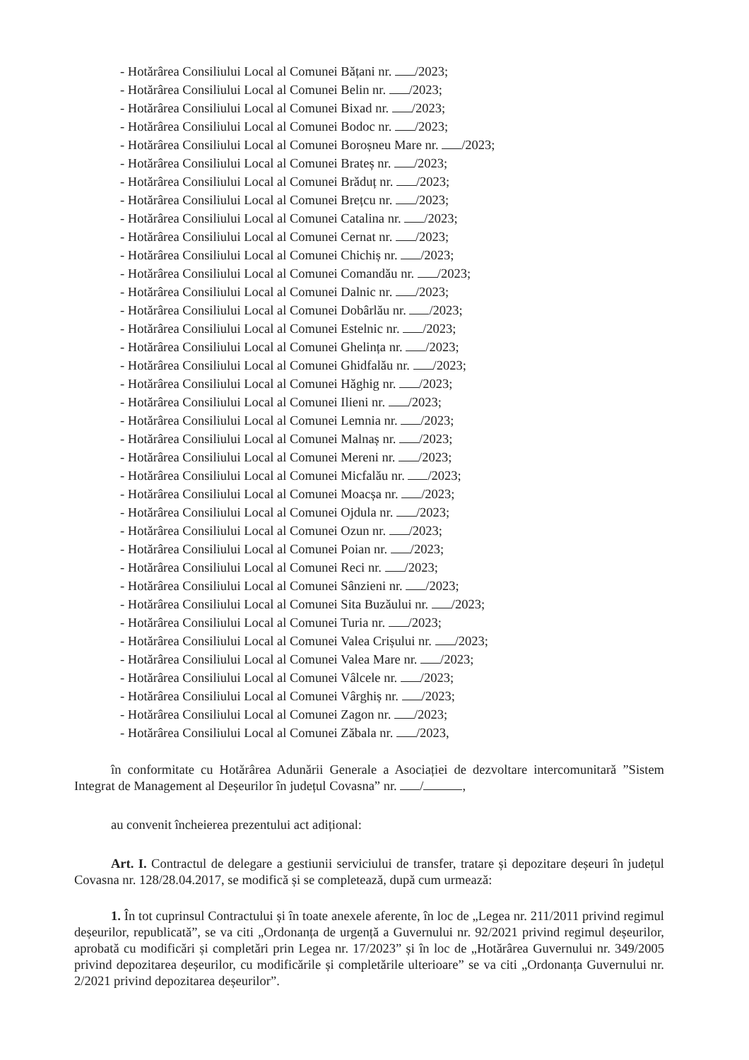- Hotărârea Consiliului Local al Comunei Bățani nr. /2023;
- Hotărârea Consiliului Local al Comunei Belin nr. /2023;
- Hotărârea Consiliului Local al Comunei Bixad nr. /2023;
- Hotărârea Consiliului Local al Comunei Bodoc nr. /2023;
- Hotărârea Consiliului Local al Comunei Boroșneu Mare nr. /2023;
- Hotărârea Consiliului Local al Comunei Brateș nr. /2023;
- Hotărârea Consiliului Local al Comunei Brăduț nr. /2023;
- Hotărârea Consiliului Local al Comunei Brețcu nr. /2023;
- Hotărârea Consiliului Local al Comunei Catalina nr. /2023;
- Hotărârea Consiliului Local al Comunei Cernat nr. /2023;
- Hotărârea Consiliului Local al Comunei Chichiș nr. /2023;
- Hotărârea Consiliului Local al Comunei Comandău nr. /2023;
- Hotărârea Consiliului Local al Comunei Dalnic nr. /2023;
- Hotărârea Consiliului Local al Comunei Dobârlău nr. /2023;
- Hotărârea Consiliului Local al Comunei Estelnic nr. /2023;
- Hotărârea Consiliului Local al Comunei Ghelința nr. /2023;
- Hotărârea Consiliului Local al Comunei Ghidfalău nr. /2023;
- Hotărârea Consiliului Local al Comunei Hăghig nr. /2023;
- Hotărârea Consiliului Local al Comunei Ilieni nr. /2023;
- Hotărârea Consiliului Local al Comunei Lemnia nr. /2023;
- Hotărârea Consiliului Local al Comunei Malnaș nr. /2023;
- Hotărârea Consiliului Local al Comunei Mereni nr. /2023;
- Hotărârea Consiliului Local al Comunei Micfalău nr. /2023;
- Hotărârea Consiliului Local al Comunei Moacșa nr. /2023;
- Hotărârea Consiliului Local al Comunei Ojdula nr. /2023;
- Hotărârea Consiliului Local al Comunei Ozun nr. /2023;
- Hotărârea Consiliului Local al Comunei Poian nr. /2023;
- Hotărârea Consiliului Local al Comunei Reci nr. /2023;
- Hotărârea Consiliului Local al Comunei Sânzieni nr. /2023;
- Hotărârea Consiliului Local al Comunei Sita Buzăului nr. /2023;
- Hotărârea Consiliului Local al Comunei Turia nr. /2023;
- Hotărârea Consiliului Local al Comunei Valea Crișului nr. /2023;
- Hotărârea Consiliului Local al Comunei Valea Mare nr. /2023;
- Hotărârea Consiliului Local al Comunei Vâlcele nr. /2023;
- Hotărârea Consiliului Local al Comunei Vârghiș nr. /2023;
- Hotărârea Consiliului Local al Comunei Zagon nr. /2023;
- Hotărârea Consiliului Local al Comunei Zăbala nr. /2023,
în conformitate cu Hotărârea Adunării Generale a Asociației de dezvoltare intercomunitară ”Sistem Integrat de Management al Deșeurilor în județul Covasna” nr. / ,
au convenit încheierea prezentului act adițional:
Art. I. Contractul de delegare a gestiunii serviciului de transfer, tratare și depozitare deșeuri în județul Covasna nr. 128/28.04.2017, se modifică și se completează, după cum urmează:
1. În tot cuprinsul Contractului și în toate anexele aferente, în loc de „Legea nr. 211/2011 privind regimul deșeurilor, republicată”, se va citi „Ordonanța de urgență a Guvernului nr. 92/2021 privind regimul deșeurilor, aprobată cu modificări și completări prin Legea nr. 17/2023” și în loc de „Hotărârea Guvernului nr. 349/2005 privind depozitarea deșeurilor, cu modificările și completările ulterioare” se va citi „Ordonanța Guvernului nr. 2/2021 privind depozitarea deșeurilor”.